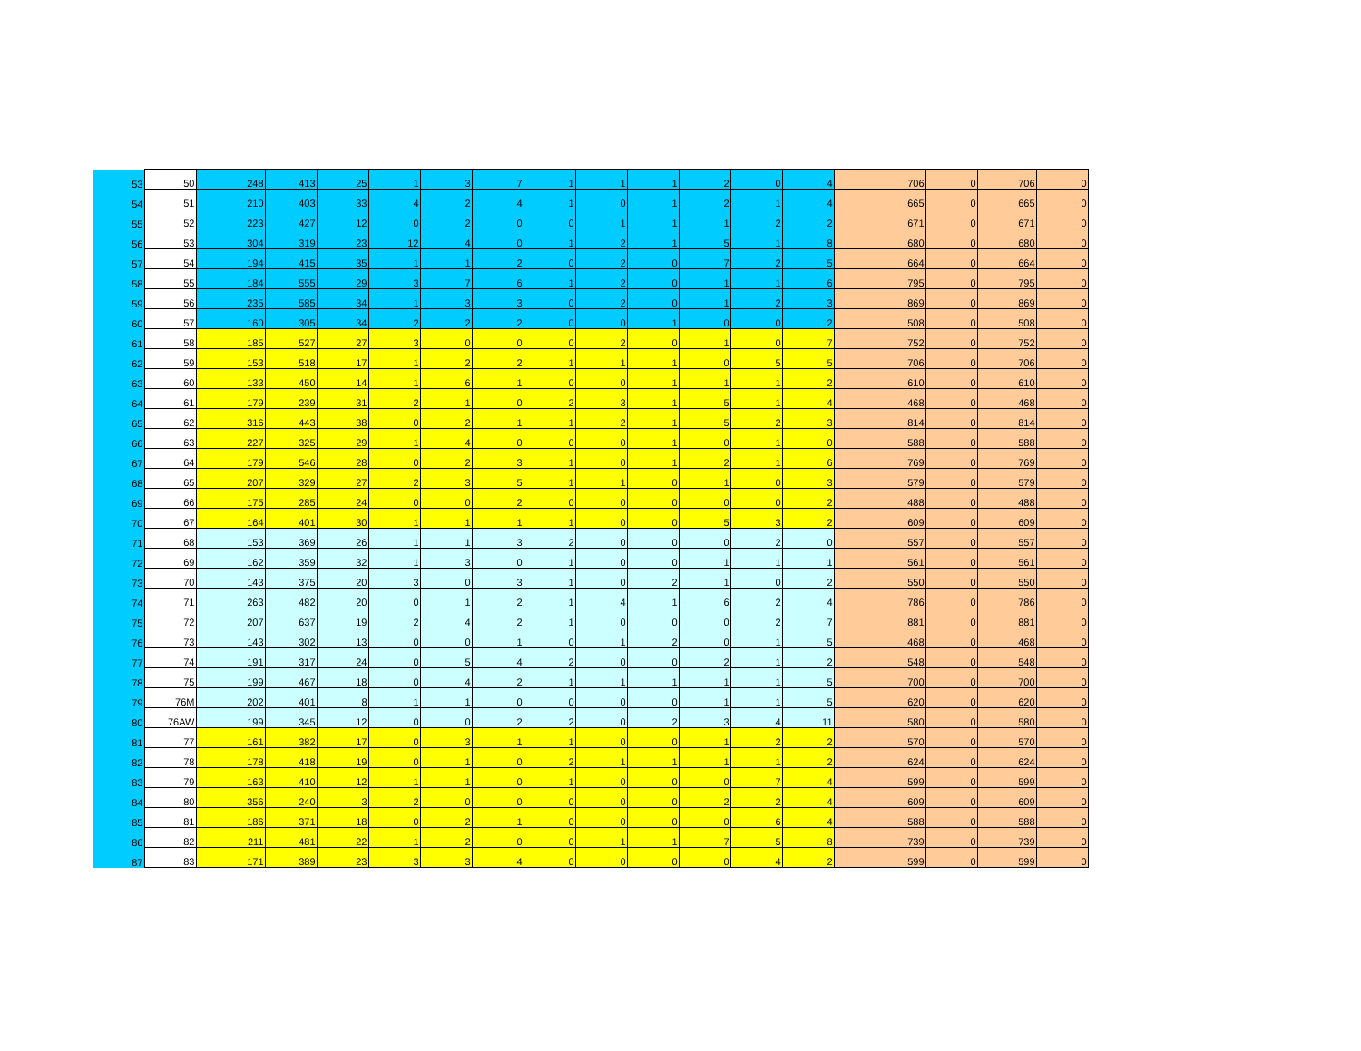| 53 | 50 | 248 | 413 | 25 | 1 | 3 | 7 | 1 | 1 | 1 | 2 | 0 | 4 | 706 | 0 | 706 | 0 |
| 54 | 51 | 210 | 403 | 33 | 4 | 2 | 4 | 1 | 0 | 1 | 2 | 1 | 4 | 665 | 0 | 665 | 0 |
| 55 | 52 | 223 | 427 | 12 | 0 | 2 | 0 | 0 | 1 | 1 | 1 | 2 | 2 | 671 | 0 | 671 | 0 |
| 56 | 53 | 304 | 319 | 23 | 12 | 4 | 0 | 1 | 2 | 1 | 5 | 1 | 8 | 680 | 0 | 680 | 0 |
| 57 | 54 | 194 | 415 | 35 | 1 | 1 | 2 | 0 | 2 | 0 | 7 | 2 | 5 | 664 | 0 | 664 | 0 |
| 58 | 55 | 184 | 555 | 29 | 3 | 7 | 6 | 1 | 2 | 0 | 1 | 1 | 6 | 795 | 0 | 795 | 0 |
| 59 | 56 | 235 | 585 | 34 | 1 | 3 | 3 | 0 | 2 | 0 | 1 | 2 | 3 | 869 | 0 | 869 | 0 |
| 60 | 57 | 160 | 305 | 34 | 2 | 2 | 2 | 0 | 0 | 1 | 0 | 0 | 2 | 508 | 0 | 508 | 0 |
| 61 | 58 | 185 | 527 | 27 | 3 | 0 | 0 | 0 | 2 | 0 | 1 | 0 | 7 | 752 | 0 | 752 | 0 |
| 62 | 59 | 153 | 518 | 17 | 1 | 2 | 2 | 1 | 1 | 1 | 0 | 5 | 5 | 706 | 0 | 706 | 0 |
| 63 | 60 | 133 | 450 | 14 | 1 | 6 | 1 | 0 | 0 | 1 | 1 | 1 | 2 | 610 | 0 | 610 | 0 |
| 64 | 61 | 179 | 239 | 31 | 2 | 1 | 0 | 2 | 3 | 1 | 5 | 1 | 4 | 468 | 0 | 468 | 0 |
| 65 | 62 | 316 | 443 | 38 | 0 | 2 | 1 | 1 | 2 | 1 | 5 | 2 | 3 | 814 | 0 | 814 | 0 |
| 66 | 63 | 227 | 325 | 29 | 1 | 4 | 0 | 0 | 0 | 1 | 0 | 1 | 0 | 588 | 0 | 588 | 0 |
| 67 | 64 | 179 | 546 | 28 | 0 | 2 | 3 | 1 | 0 | 1 | 2 | 1 | 6 | 769 | 0 | 769 | 0 |
| 68 | 65 | 207 | 329 | 27 | 2 | 3 | 5 | 1 | 1 | 0 | 1 | 0 | 3 | 579 | 0 | 579 | 0 |
| 69 | 66 | 175 | 285 | 24 | 0 | 0 | 2 | 0 | 0 | 0 | 0 | 0 | 2 | 488 | 0 | 488 | 0 |
| 70 | 67 | 164 | 401 | 30 | 1 | 1 | 1 | 1 | 0 | 0 | 5 | 3 | 2 | 609 | 0 | 609 | 0 |
| 71 | 68 | 153 | 369 | 26 | 1 | 1 | 3 | 2 | 0 | 0 | 0 | 2 | 0 | 557 | 0 | 557 | 0 |
| 72 | 69 | 162 | 359 | 32 | 1 | 3 | 0 | 1 | 0 | 0 | 1 | 1 | 1 | 561 | 0 | 561 | 0 |
| 73 | 70 | 143 | 375 | 20 | 3 | 0 | 3 | 1 | 0 | 2 | 1 | 0 | 2 | 550 | 0 | 550 | 0 |
| 74 | 71 | 263 | 482 | 20 | 0 | 1 | 2 | 1 | 4 | 1 | 6 | 2 | 4 | 786 | 0 | 786 | 0 |
| 75 | 72 | 207 | 637 | 19 | 2 | 4 | 2 | 1 | 0 | 0 | 0 | 2 | 7 | 881 | 0 | 881 | 0 |
| 76 | 73 | 143 | 302 | 13 | 0 | 0 | 1 | 0 | 1 | 2 | 0 | 1 | 5 | 468 | 0 | 468 | 0 |
| 77 | 74 | 191 | 317 | 24 | 0 | 5 | 4 | 2 | 0 | 0 | 2 | 1 | 2 | 548 | 0 | 548 | 0 |
| 78 | 75 | 199 | 467 | 18 | 0 | 4 | 2 | 1 | 1 | 1 | 1 | 1 | 5 | 700 | 0 | 700 | 0 |
| 79 | 76M | 202 | 401 | 8 | 1 | 1 | 0 | 0 | 0 | 0 | 1 | 1 | 5 | 620 | 0 | 620 | 0 |
| 80 | 76AW | 199 | 345 | 12 | 0 | 0 | 2 | 2 | 0 | 2 | 3 | 4 | 11 | 580 | 0 | 580 | 0 |
| 81 | 77 | 161 | 382 | 17 | 0 | 3 | 1 | 1 | 0 | 0 | 1 | 2 | 2 | 570 | 0 | 570 | 0 |
| 82 | 78 | 178 | 418 | 19 | 0 | 1 | 0 | 2 | 1 | 1 | 1 | 1 | 2 | 624 | 0 | 624 | 0 |
| 83 | 79 | 163 | 410 | 12 | 1 | 1 | 0 | 1 | 0 | 0 | 0 | 7 | 4 | 599 | 0 | 599 | 0 |
| 84 | 80 | 356 | 240 | 3 | 2 | 0 | 0 | 0 | 0 | 0 | 2 | 2 | 4 | 609 | 0 | 609 | 0 |
| 85 | 81 | 186 | 371 | 18 | 0 | 2 | 1 | 0 | 0 | 0 | 0 | 6 | 4 | 588 | 0 | 588 | 0 |
| 86 | 82 | 211 | 481 | 22 | 1 | 2 | 0 | 0 | 1 | 1 | 7 | 5 | 8 | 739 | 0 | 739 | 0 |
| 87 | 83 | 171 | 389 | 23 | 3 | 3 | 4 | 0 | 0 | 0 | 0 | 4 | 2 | 599 | 0 | 599 | 0 |